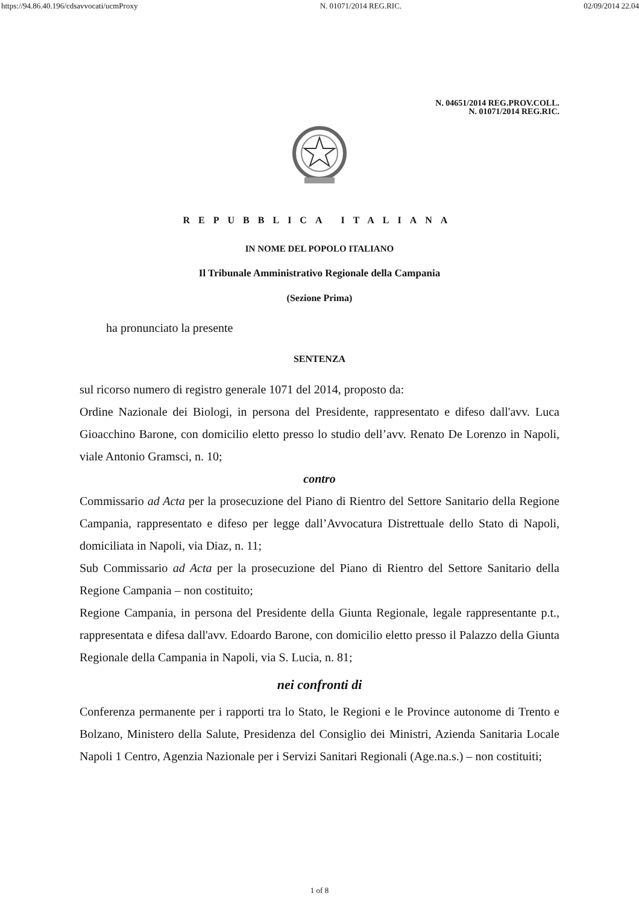https://94.86.40.196/cdsavvocati/ucmProxy N. 01071/2014 REG.RIC. 02/09/2014 22.04
N. 04651/2014 REG.PROV.COLL.
N. 01071/2014 REG.RIC.
REPUBBLICA ITALIANA
IN NOME DEL POPOLO ITALIANO
Il Tribunale Amministrativo Regionale della Campania
(Sezione Prima)
ha pronunciato la presente
SENTENZA
sul ricorso numero di registro generale 1071 del 2014, proposto da:
Ordine Nazionale dei Biologi, in persona del Presidente, rappresentato e difeso dall'avv. Luca Gioacchino Barone, con domicilio eletto presso lo studio dell’avv. Renato De Lorenzo in Napoli, viale Antonio Gramsci, n. 10;
contro
Commissario ad Acta per la prosecuzione del Piano di Rientro del Settore Sanitario della Regione Campania, rappresentato e difeso per legge dall’Avvocatura Distrettuale dello Stato di Napoli, domiciliata in Napoli, via Diaz, n. 11;
Sub Commissario ad Acta per la prosecuzione del Piano di Rientro del Settore Sanitario della Regione Campania – non costituito;
Regione Campania, in persona del Presidente della Giunta Regionale, legale rappresentante p.t., rappresentata e difesa dall'avv. Edoardo Barone, con domicilio eletto presso il Palazzo della Giunta Regionale della Campania in Napoli, via S. Lucia, n. 81;
nei confronti di
Conferenza permanente per i rapporti tra lo Stato, le Regioni e le Province autonome di Trento e Bolzano, Ministero della Salute, Presidenza del Consiglio dei Ministri, Azienda Sanitaria Locale Napoli 1 Centro, Agenzia Nazionale per i Servizi Sanitari Regionali (Age.na.s.) – non costituiti;
1 of 8